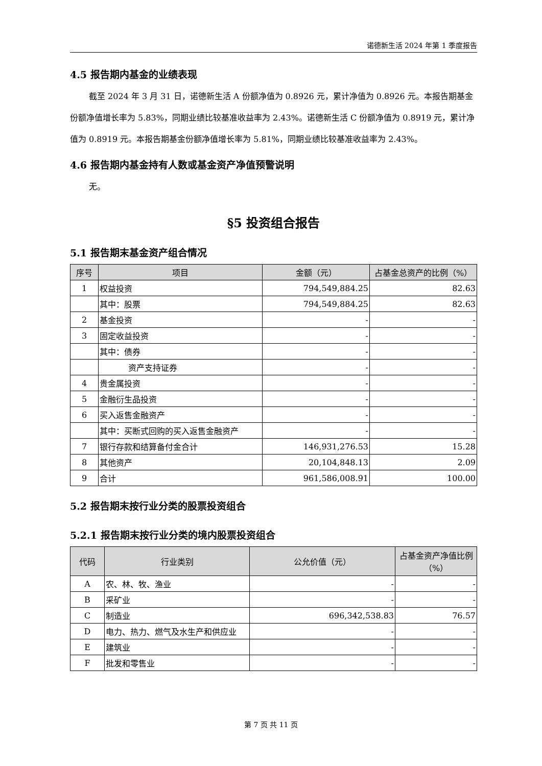诺德新生活 2024 年第 1 季度报告
4.5 报告期内基金的业绩表现
截至 2024 年 3 月 31 日，诺德新生活 A 份额净值为 0.8926 元，累计净值为 0.8926 元。本报告期基金份额净值增长率为 5.83%，同期业绩比较基准收益率为 2.43%。诺德新生活 C 份额净值为 0.8919 元，累计净值为 0.8919 元。本报告期基金份额净值增长率为 5.81%，同期业绩比较基准收益率为 2.43%。
4.6 报告期内基金持有人数或基金资产净值预警说明
无。
§5 投资组合报告
5.1 报告期末基金资产组合情况
| 序号 | 项目 | 金额（元） | 占基金总资产的比例（%） |
| --- | --- | --- | --- |
| 1 | 权益投资 | 794,549,884.25 | 82.63 |
| | 其中：股票 | 794,549,884.25 | 82.63 |
| 2 | 基金投资 | - | - |
| 3 | 固定收益投资 | - | - |
| | 其中：债券 | - | - |
| | 资产支持证券 | - | - |
| 4 | 贵金属投资 | - | - |
| 5 | 金融衍生品投资 | - | - |
| 6 | 买入返售金融资产 | - | - |
| | 其中：买断式回购的买入返售金融资产 | - | - |
| 7 | 银行存款和结算备付金合计 | 146,931,276.53 | 15.28 |
| 8 | 其他资产 | 20,104,848.13 | 2.09 |
| 9 | 合计 | 961,586,008.91 | 100.00 |
5.2 报告期末按行业分类的股票投资组合
5.2.1 报告期末按行业分类的境内股票投资组合
| 代码 | 行业类别 | 公允价值（元） | 占基金资产净值比例（%） |
| --- | --- | --- | --- |
| A | 农、林、牧、渔业 | - | - |
| B | 采矿业 | - | - |
| C | 制造业 | 696,342,538.83 | 76.57 |
| D | 电力、热力、燃气及水生产和供应业 | - | - |
| E | 建筑业 | - | - |
| F | 批发和零售业 | - | - |
第 7 页 共 11 页